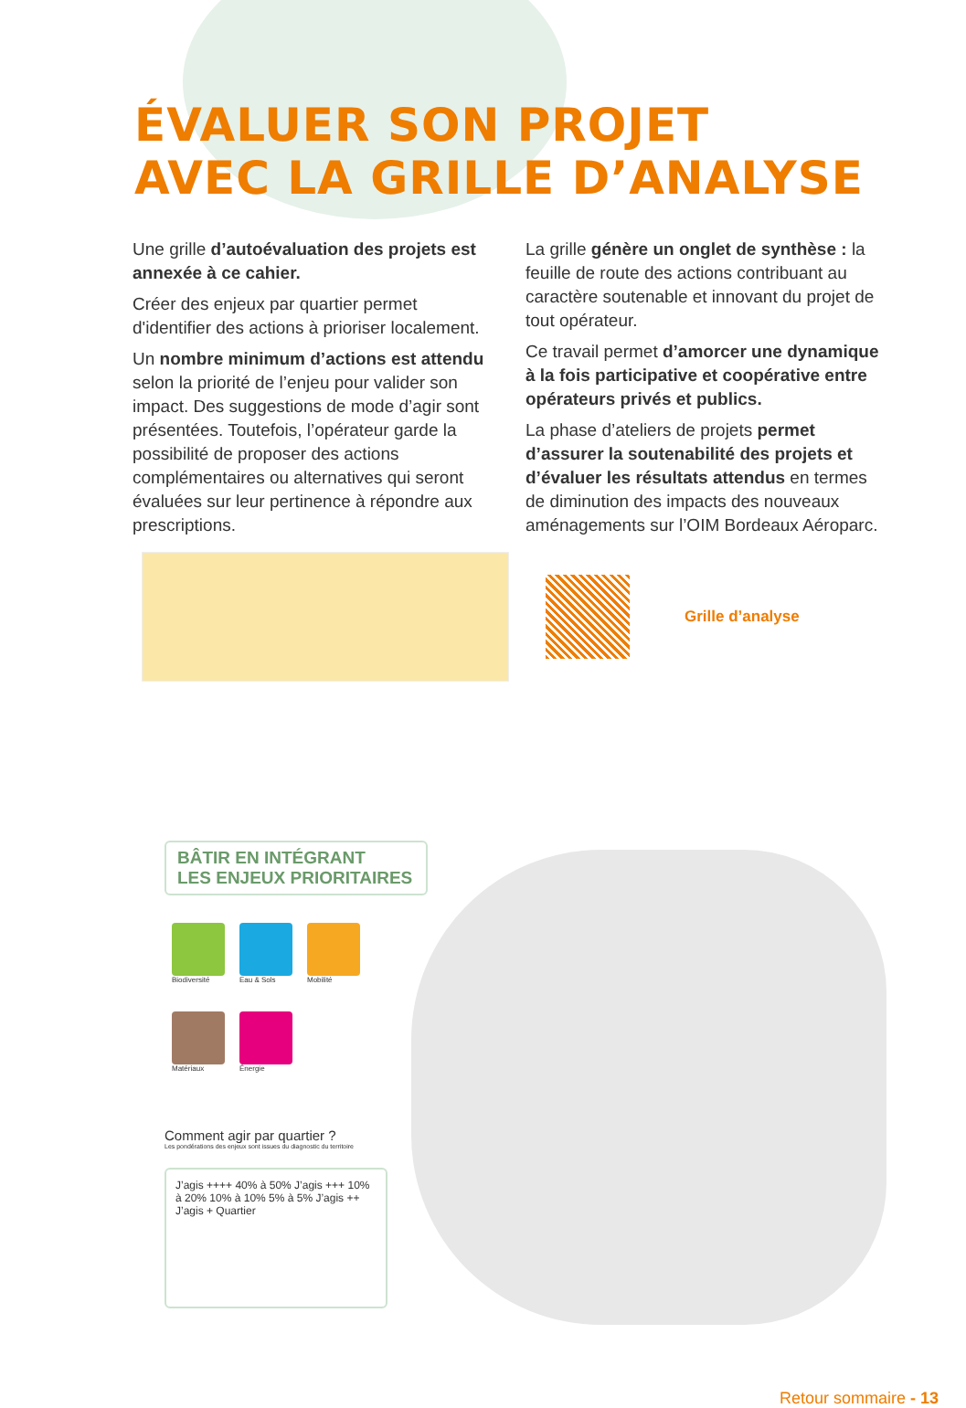ÉVALUER SON PROJET
AVEC LA GRILLE D’ANALYSE
Une grille d’autoévaluation des projets est annexée à ce cahier.
Créer des enjeux par quartier permet d'identifier des actions à prioriser localement.
Un nombre minimum d’actions est attendu selon la priorité de l’enjeu pour valider son impact. Des suggestions de mode d’agir sont présentées. Toutefois, l’opérateur garde la possibilité de proposer des actions complémentaires ou alternatives qui seront évaluées sur leur pertinence à répondre aux prescriptions.
La grille génère un onglet de synthèse : la feuille de route des actions contribuant au caractère soutenable et innovant du projet de tout opérateur.
Ce travail permet d’amorcer une dynamique à la fois participative et coopérative entre opérateurs privés et publics.
La phase d’ateliers de projets permet d’assurer la soutenabilité des projets et d’évaluer les résultats attendus en termes de diminution des impacts des nouveaux aménagements sur l’OIM Bordeaux Aéroparc.
Grille d’analyse
BÂTIR EN INTÉGRANT
LES ENJEUX PRIORITAIRES
Biodiversité Eau & Sols Mobilité
Matériaux Énergie
Comment agir par quartier ?
Les pondérations des enjeux sont issues du diagnostic du territoire
J’agis ++++ 40% à 50% J’agis +++ 10% à 20% 10% à 10% 5% à 5% J’agis ++ J’agis + Quartier
Retour sommaire - 13